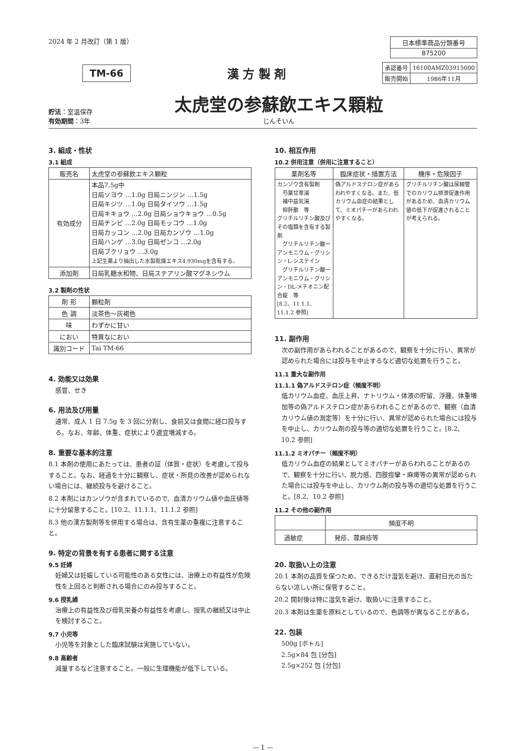2024 年 2 月改訂（第 1 版）
| 日本標準商品分類番号 |
| --- |
| 875200 |
TM-66
漢 方 製 剤
| 承認番号 | 16100AMZ03915000 |
| 販売開始 | 1986年11月 |
貯法：室温保存
有効期間：3年
太虎堂の参蘇飲エキス顆粒
じんそいん
3. 組成・性状
3.1 組成
| 販売名 | 太虎堂の参蘇飲エキス顆粒 |
| 有効成分 | 本品7.5g中 日局ソヨウ …1.0g 日局ニンジン …1.5g 日局キジツ …1.0g 日局タイソウ …1.5g 日局キキョウ …2.0g 日局ショウキョウ …0.5g 日局チンピ …2.0g 日局モッコウ …1.0g 日局カッコン …2.0g 日局カンゾウ …1.0g 日局ハンゲ …3.0g 日局ゼンコ …2.0g 日局ブクリョウ …3.0g 上記生薬より抽出した水製乾燥エキス4,930mgを含有する。 |
| 添加剤 | 日局乳糖水和物、日局ステアリン酸マグネシウム |
3.2 製剤の性状
| 剤 形 | 顆粒剤 |
| 色 調 | 淡茶色～灰褐色 |
| 味 | わずかに甘い |
| におい | 特異なにおい |
| 識別コード | Tai TM-66 |
4. 効能又は効果
感冒、せき
6. 用法及び用量
通常、成人 1 日 7.5g を 3 回に分割し、食前又は食間に経口投与する。なお、年齢、体重、症状により適宜増減する。
8. 重要な基本的注意
8.1 本剤の使用にあたっては、患者の証（体質・症状）を考慮して投与すること。なお、経過を十分に観察し、症状・所見の改善が認められない場合には、継続投与を避けること。
8.2 本剤にはカンゾウが含まれているので、血清カリウム値や血圧値等に十分留意すること。[10.2、11.1.1、11.1.2 参照]
8.3 他の漢方製剤等を併用する場合は、含有生薬の重複に注意すること。
9. 特定の背景を有する患者に関する注意
9.5 妊婦
妊婦又は妊娠している可能性のある女性には、治療上の有益性が危険性を上回ると判断される場合にのみ投与すること。
9.6 授乳婦
治療上の有益性及び母乳栄養の有益性を考慮し、授乳の継続又は中止を検討すること。
9.7 小児等
小児等を対象とした臨床試験は実施していない。
9.8 高齢者
減量するなど注意すること。一般に生理機能が低下している。
10. 相互作用
10.2 併用注意（併用に注意すること）
| 薬剤名等 | 臨床症状・措置方法 | 機序・危険因子 |
| --- | --- | --- |
| カンゾウ含有製剤 芍薬甘草湯 補中益気湯 抑肝散 等 グリチルリチン酸及びその塩類を含有する製剤 グリチルリチン酸一アンモニウム・グリシン・L-システイン グリチルリチン酸一アンモニウム・グリシン・DL-メチオニン配合錠 等 [8.2、11.1.1、11.1.2 参照] | 偽アルドステロン症があらわれやすくなる。また、低カリウム血症の結果として、ミオパチーがあらわれやすくなる。 | グリチルリチン酸は尿細管でのカリウム排泄促進作用があるため、血清カリウム値の低下が促進されることが考えられる。 |
11. 副作用
次の副作用があらわれることがあるので、観察を十分に行い、異常が認められた場合には投与を中止するなど適切な処置を行うこと。
11.1 重大な副作用
11.1.1 偽アルドステロン症（頻度不明）
低カリウム血症、血圧上昇、ナトリウム・体液の貯留、浮腫、体重増加等の偽アルドステロン症があらわれることがあるので、観察（血清カリウム値の測定等）を十分に行い、異常が認められた場合には投与を中止し、カリウム剤の投与等の適切な処置を行うこと。[8.2、10.2 参照]
11.1.2 ミオパチー（頻度不明）
低カリウム血症の結果としてミオパチーがあらわれることがあるので、観察を十分に行い、脱力感、四肢痙攣・麻痺等の異常が認められた場合には投与を中止し、カリウム剤の投与等の適切な処置を行うこと。[8.2、10.2 参照]
11.2 その他の副作用
| | 頻度不明 |
| --- | --- |
| 過敏症 | 発疹、蕁麻疹等 |
20. 取扱い上の注意
20.1 本剤の品質を保つため、できるだけ湿気を避け、直射日光の当たらない涼しい所に保管すること。
20.2 開封後は特に湿気を避け、取扱いに注意すること。
20.3 本剤は生薬を原料としているので、色調等が異なることがある。
22. 包装
500g [ボトル]
2.5g×84 包 [分包]
2.5g×252 包 [分包]
— 1 —